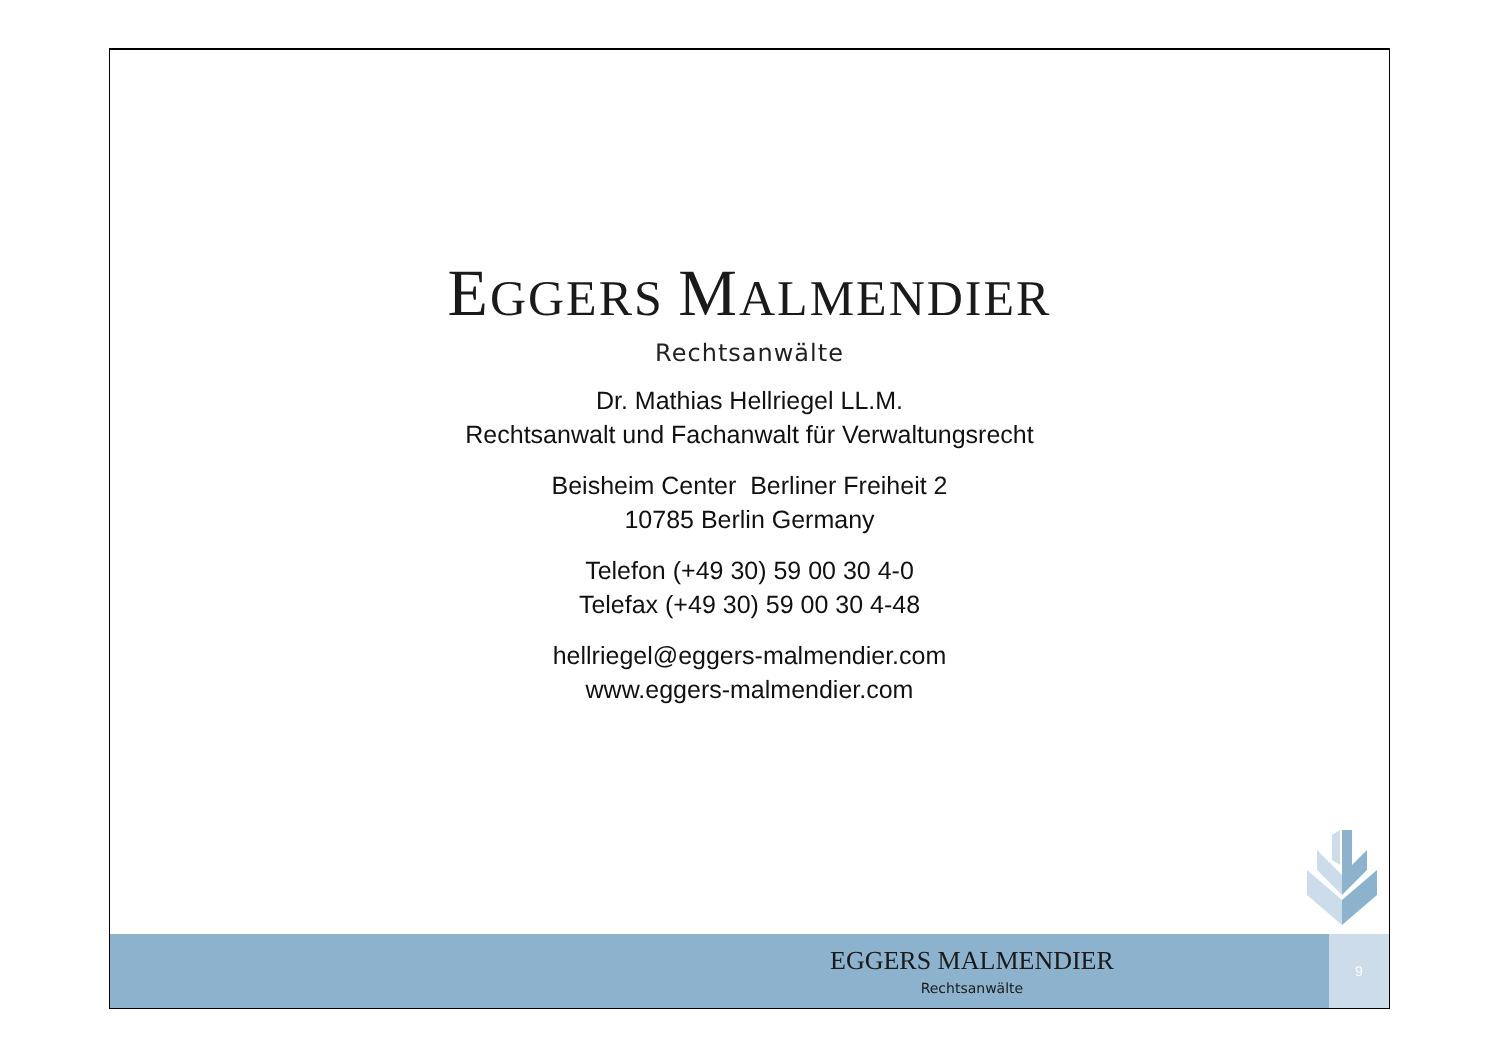EGGERS MALMENDIER
Rechtsanwälte
Dr. Mathias Hellriegel LL.M.
Rechtsanwalt und Fachanwalt für Verwaltungsrecht
Beisheim Center Berliner Freiheit 2
10785 Berlin Germany
Telefon (+49 30) 59 00 30 4-0
Telefax (+49 30) 59 00 30 4-48
hellriegel@eggers-malmendier.com
www.eggers-malmendier.com
EGGERS MALMENDIER
Rechtsanwälte
9